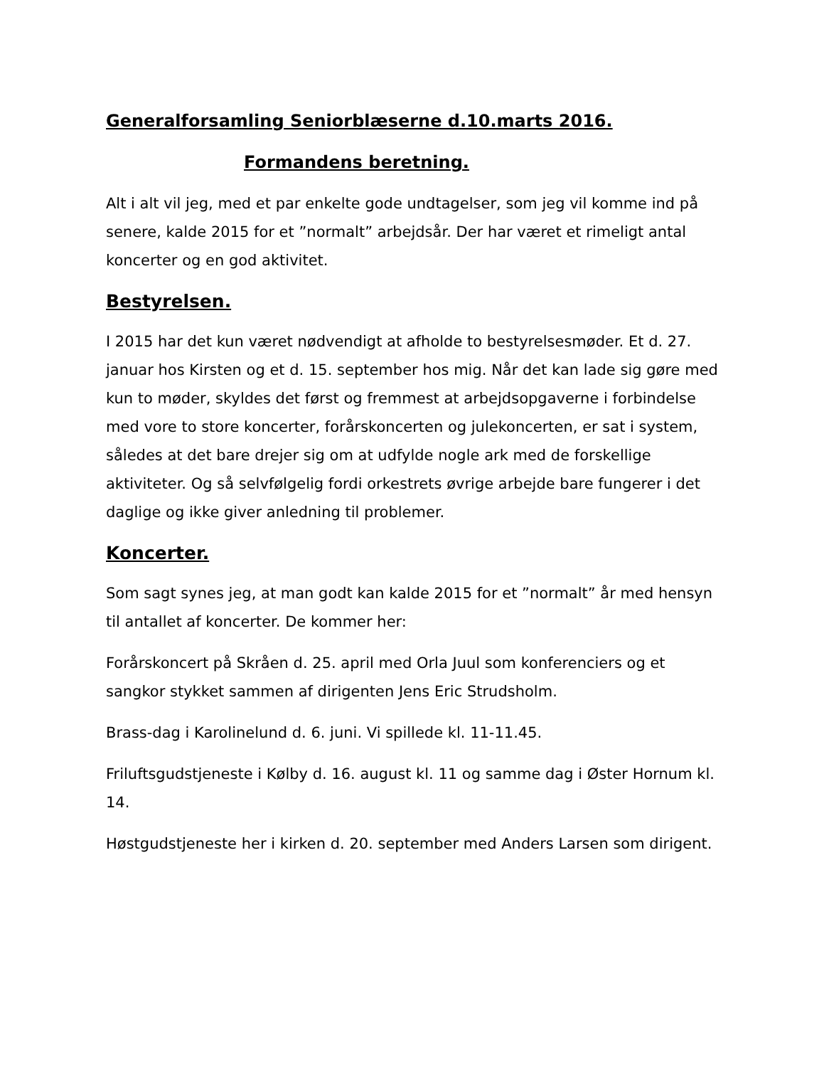Generalforsamling Seniorblæserne d.10.marts 2016.
Formandens beretning.
Alt i alt vil jeg, med et par enkelte gode undtagelser, som jeg vil komme ind på senere, kalde 2015 for et ”normalt” arbejdsår. Der har været et rimeligt antal koncerter og en god aktivitet.
Bestyrelsen.
I 2015 har det kun været nødvendigt at afholde to bestyrelsesmøder. Et d. 27. januar hos Kirsten og et d. 15. september hos mig. Når det kan lade sig gøre med kun to møder, skyldes det først og fremmest at arbejdsopgaverne i forbindelse med vore to store koncerter, forårskoncerten og julekoncerten, er sat i system, således at det bare drejer sig om at udfylde nogle ark med de forskellige aktiviteter. Og så selvfølgelig fordi orkestrets øvrige arbejde bare fungerer i det daglige og ikke giver anledning til problemer.
Koncerter.
Som sagt synes jeg, at man godt kan kalde 2015 for et ”normalt” år med hensyn til antallet af koncerter. De kommer her:
Forårskoncert på Skråen d. 25. april med Orla Juul som konferenciers og et sangkor stykket sammen af dirigenten Jens Eric Strudsholm.
Brass-dag i Karolinelund d. 6. juni. Vi spillede kl. 11-11.45.
Friluftsgudstjeneste i Kølby d. 16. august kl. 11 og samme dag i Øster Hornum kl. 14.
Høstgudstjeneste her i kirken d. 20. september med Anders Larsen som dirigent.